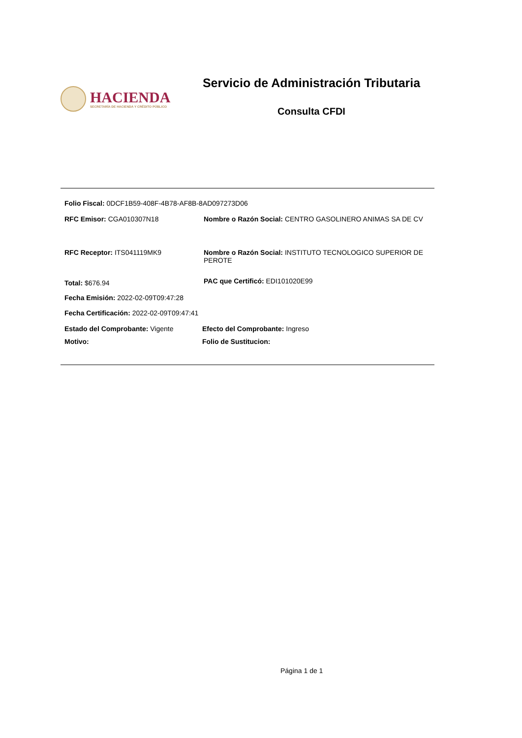HACIENDA
SECRETARÍA DE HACIENDA Y CRÉDITO PÚBLICO
Servicio de Administración Tributaria
Consulta CFDI
Folio Fiscal: 0DCF1B59-408F-4B78-AF8B-8AD097273D06
RFC Emisor: CGA010307N18 Nombre o Razón Social: CENTRO GASOLINERO ANIMAS SA DE CV
RFC Receptor: ITS041119MK9 Nombre o Razón Social: INSTITUTO TECNOLOGICO SUPERIOR DE PEROTE
Total: $676.94
PAC que Certificó: EDI101020E99
Fecha Emisión: 2022-02-09T09:47:28
Fecha Certificación: 2022-02-09T09:47:41
Estado del Comprobante: Vigente Efecto del Comprobante: Ingreso
Motivo: Folio de Sustitucion:
Página 1 de 1